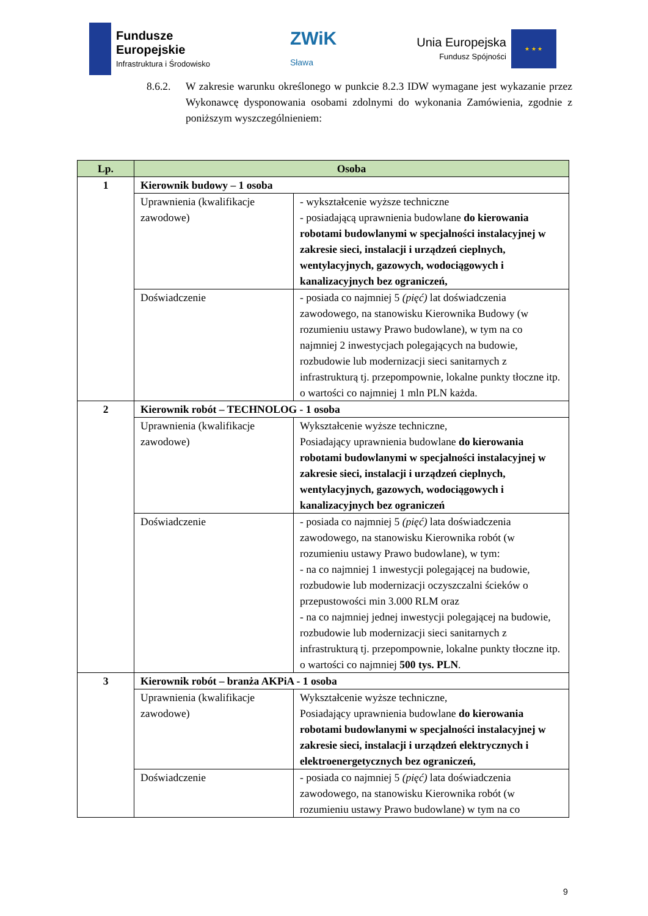Fundusze
Europejskie
Infrastruktura i Środowisko
ZWiK
Sława
Unia Europejska
Fundusz Spójności
★ ★ ★
8.6.2. W zakresie warunku określonego w punkcie 8.2.3 IDW wymagane jest wykazanie przez Wykonawcę dysponowania osobami zdolnymi do wykonania Zamówienia, zgodnie z poniższym wyszczególnieniem:
| Lp. | Osoba | |
| --- | --- | --- |
| 1 | Kierownik budowy – 1 osoba | |
| | Uprawnienia (kwalifikacje zawodowe) | - wykształcenie wyższe techniczne - posiadającą uprawnienia budowlane do kierowania robotami budowlanymi w specjalności instalacyjnej w zakresie sieci, instalacji i urządzeń cieplnych, wentylacyjnych, gazowych, wodociągowych i kanalizacyjnych bez ograniczeń, |
| | Doświadczenie | - posiada co najmniej 5 (pięć) lat doświadczenia zawodowego, na stanowisku Kierownika Budowy (w rozumieniu ustawy Prawo budowlane), w tym na co najmniej 2 inwestycjach polegających na budowie, rozbudowie lub modernizacji sieci sanitarnych z infrastrukturą tj. przepompownie, lokalne punkty tłoczne itp. o wartości co najmniej 1 mln PLN każda. |
| 2 | Kierownik robót – TECHNOLOG - 1 osoba | |
| | Uprawnienia (kwalifikacje zawodowe) | Wykształcenie wyższe techniczne, Posiadający uprawnienia budowlane do kierowania robotami budowlanymi w specjalności instalacyjnej w zakresie sieci, instalacji i urządzeń cieplnych, wentylacyjnych, gazowych, wodociągowych i kanalizacyjnych bez ograniczeń |
| | Doświadczenie | - posiada co najmniej 5 (pięć) lata doświadczenia zawodowego, na stanowisku Kierownika robót (w rozumieniu ustawy Prawo budowlane), w tym: - na co najmniej 1 inwestycji polegającej na budowie, rozbudowie lub modernizacji oczyszczalni ścieków o przepustowości min 3.000 RLM oraz - na co najmniej jednej inwestycji polegającej na budowie, rozbudowie lub modernizacji sieci sanitarnych z infrastrukturą tj. przepompownie, lokalne punkty tłoczne itp. o wartości co najmniej 500 tys. PLN . |
| 3 | Kierownik robót – branża AKPiA - 1 osoba | |
| | Uprawnienia (kwalifikacje zawodowe) | Wykształcenie wyższe techniczne, Posiadający uprawnienia budowlane do kierowania robotami budowlanymi w specjalności instalacyjnej w zakresie sieci, instalacji i urządzeń elektrycznych i elektroenergetycznych bez ograniczeń, |
| | Doświadczenie | - posiada co najmniej 5 (pięć) lata doświadczenia zawodowego, na stanowisku Kierownika robót (w rozumieniu ustawy Prawo budowlane) w tym na co |
9